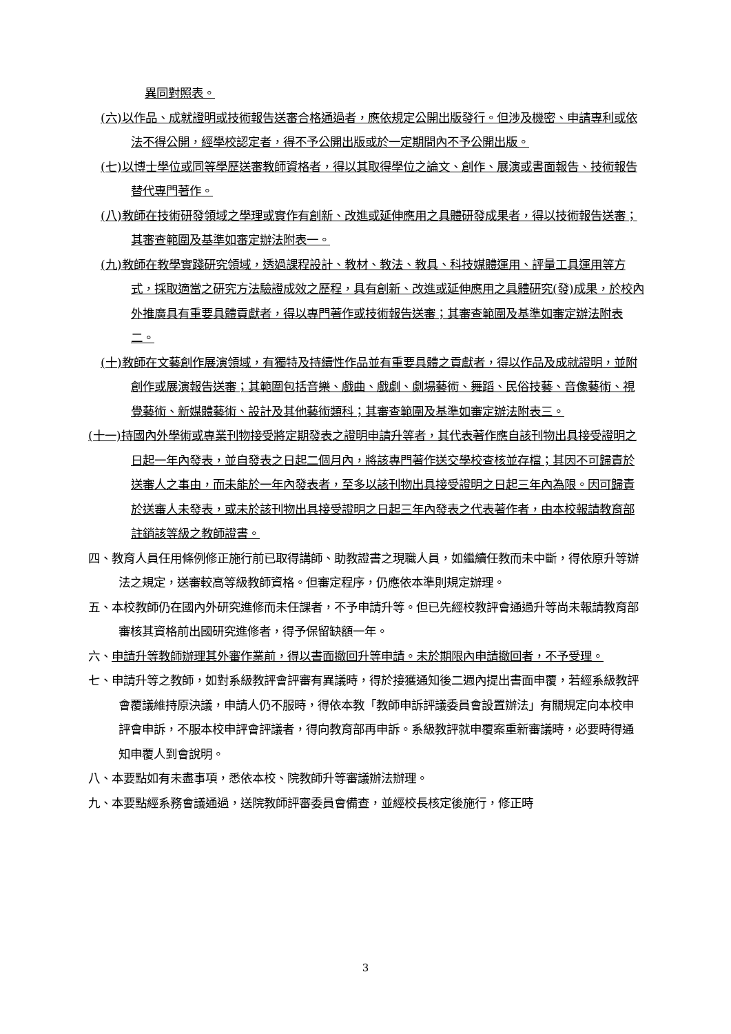異同對照表。
(六)以作品、成就證明或技術報告送審合格通過者，應依規定公開出版發行。但涉及機密、申請專利或依法不得公開，經學校認定者，得不予公開出版或於一定期間內不予公開出版。
(七)以博士學位或同等學歷送審教師資格者，得以其取得學位之論文、創作、展演或書面報告、技術報告替代專門著作。
(八)教師在技術研發領域之學理或實作有創新、改進或延伸應用之具體研發成果者，得以技術報告送審；其審查範圍及基準如審定辦法附表一。
(九)教師在教學實踐研究領域，透過課程設計、教材、教法、教具、科技媒體運用、評量工具運用等方式，採取適當之研究方法驗證成效之歷程，具有創新、改進或延伸應用之具體研究(發)成果，於校內外推廣具有重要具體貢獻者，得以專門著作或技術報告送審；其審查範圍及基準如審定辦法附表二。
(十)教師在文藝創作展演領域，有獨特及持續性作品並有重要具體之貢獻者，得以作品及成就證明，並附創作或展演報告送審；其範圍包括音樂、戲曲、戲劇、劇場藝術、舞蹈、民俗技藝、音像藝術、視覺藝術、新媒體藝術、設計及其他藝術類科；其審查範圍及基準如審定辦法附表三。
(十一)持國內外學術或專業刊物接受將定期發表之證明申請升等者，其代表著作應自該刊物出具接受證明之日起一年內發表，並自發表之日起二個月內，將該專門著作送交學校查核並存檔；其因不可歸責於送審人之事由，而未能於一年內發表者，至多以該刊物出具接受證明之日起三年內為限。因可歸責於送審人未發表，或未於該刊物出具接受證明之日起三年內發表之代表著作者，由本校報請教育部註銷該等級之教師證書。
四、教育人員任用條例修正施行前已取得講師、助教證書之現職人員，如繼續任教而未中斷，得依原升等辦法之規定，送審較高等級教師資格。但審定程序，仍應依本準則規定辦理。
五、本校教師仍在國內外研究進修而未任課者，不予申請升等。但已先經校教評會通過升等尚未報請教育部審核其資格前出國研究進修者，得予保留缺額一年。
六、申請升等教師辦理其外審作業前，得以書面撤回升等申請。未於期限內申請撤回者，不予受理。
七、申請升等之教師，如對系級教評會評審有異議時，得於接獲通知後二週內提出書面申覆，若經系級教評會覆議維持原決議，申請人仍不服時，得依本教「教師申訴評議委員會設置辦法」有關規定向本校申評會申訴，不服本校申評會評議者，得向教育部再申訴。系級教評就申覆案重新審議時，必要時得通知申覆人到會說明。
八、本要點如有未盡事項，悉依本校、院教師升等審議辦法辦理。
九、本要點經系務會議通過，送院教師評審委員會備查，並經校長核定後施行，修正時
3